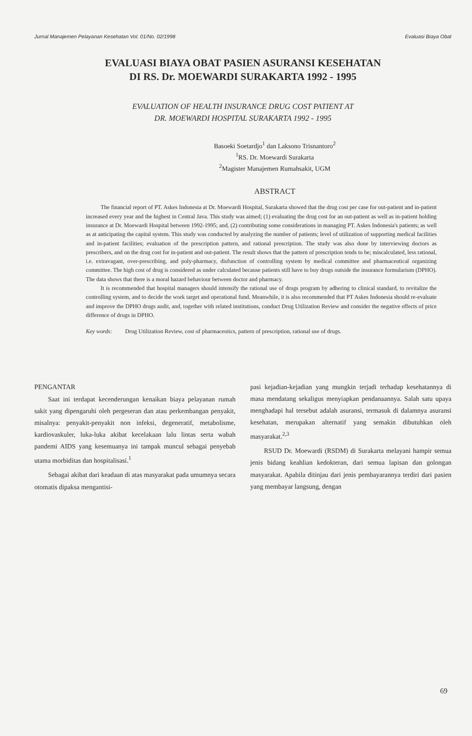Jurnal Manajemen Pelayanan Kesehatan Vol. 01/No. 02/1998 Evaluasi Biaya Obat
EVALUASI BIAYA OBAT PASIEN ASURANSI KESEHATAN
DI RS. Dr. MOEWARDI SURAKARTA 1992 - 1995
EVALUATION OF HEALTH INSURANCE DRUG COST PATIENT AT
DR. MOEWARDI HOSPITAL SURAKARTA 1992 - 1995
Basoeki Soetardjo<sup>1</sup> dan Laksono Trisnantoro<sup>2</sup>
<sup>1</sup> RS. Dr. Moewardi Surakarta
<sup>2</sup> Magister Manajemen Rumahsakit, UGM
ABSTRACT
The financial report of PT. Askes Indonesia at Dr. Moewardi Hospital, Surakarta showed that the drug cost per case for out-patient and in-patient increased every year and the highest in Central Java. This study was aimed; (1) evaluating the drug cost for an out-patient as well as in-patient holding insurance at Dr. Moewardi Hospital between 1992-1995; and, (2) contributing some considerations in managing PT. Askes Indonesia's patients; as well as at anticipating the capital system. This study was conducted by analyzing the number of patients; level of utilization of supporting medical facilities and in-patient facilities; evaluation of the prescription pattern, and rational prescription. The study was also done by interviewing doctors as prescribers, and on the drug cost for in-patient and out-patient. The result shows that the pattern of prescription tends to be; miscalculated, less rational, i.e. extravagant, over-prescribing, and poly-pharmacy, disfunction of controlling system by medical committee and pharmaceutical organizing committee. The high cost of drug is considered as under calculated because patients still have to buy drugs outside the insurance formularium (DPHO). The data shows that there is a moral hazard behaviour between doctor and pharmacy.
It is recommended that hospital managers should intensify the rational use of drugs program by adhering to clinical standard, to revitalize the controlling system, and to decide the work target and operational fund. Meanwhile, it is also recommended that PT Askes Indonesia should re-evaluate and improve the DPHO drugs audit, and, together with related institutions, conduct Drug Utilization Review and consider the negative effects of price difference of drugs in DPHO.
Key words: Drug Utilization Review, cost of pharmaceutics, pattern of prescription, rational use of drugs.
PENGANTAR
Saat ini terdapat kecenderungan kenaikan biaya pelayanan rumah sakit yang dipengaruhi oleh pergeseran dan atau perkembangan penyakit, misalnya: penyakit-penyakit non infeksi, degeneratif, metabolisme, kardiovaskuler, luka-luka akibat kecelakaan lalu lintas serta wabah pandemi AIDS yang kesemuanya ini tampak muncul sebagai penyebab utama morbiditas dan hospitalisasi.<sup>1</sup>
Sebagai akibat dari keadaan di atas masyarakat pada umumnya secara otomatis dipaksa mengantisi-
pasi kejadian-kejadian yang mungkin terjadi terhadap kesehatannya di masa mendatang sekaligus menyiapkan pendanaannya. Salah satu upaya menghadapi hal tersebut adalah asuransi, termasuk di dalamnya asuransi kesehatan, merupakan alternatif yang semakin dibutuhkan oleh masyarakat.<sup>2,3</sup>
RSUD Dr. Moewardi (RSDM) di Surakarta melayani hampir semua jenis bidang keahlian kedokteran, dari semua lapisan dan golongan masyarakat. Apabila ditinjau dari jenis pembayarannya terdiri dari pasien yang membayar langsung, dengan
69